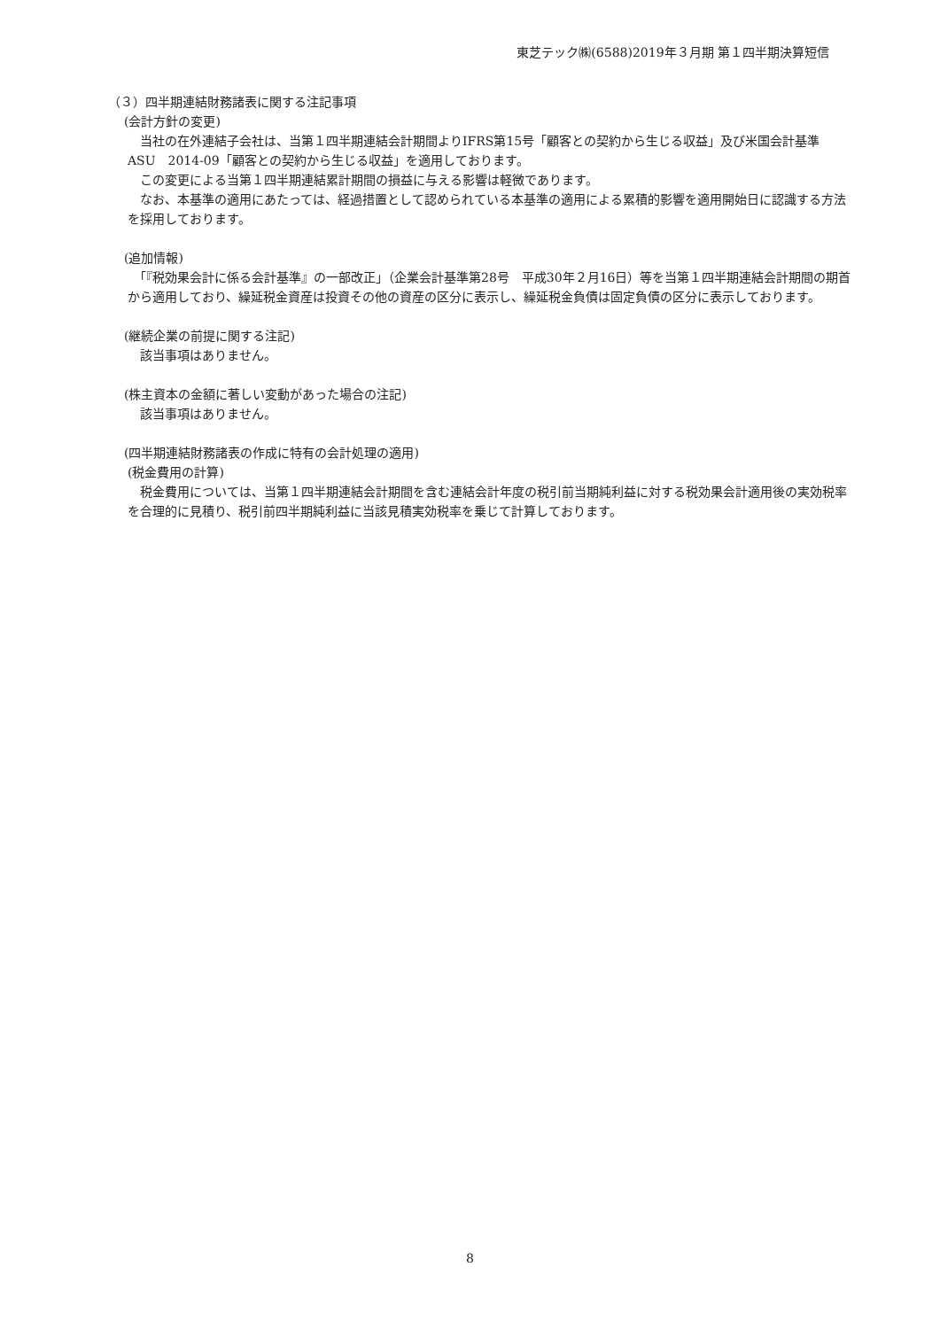東芝テック㈱(6588)2019年３月期 第１四半期決算短信
（３）四半期連結財務諸表に関する注記事項
(会計方針の変更)
　当社の在外連結子会社は、当第１四半期連結会計期間よりIFRS第15号「顧客との契約から生じる収益」及び米国会計基準　ASU　2014-09「顧客との契約から生じる収益」を適用しております。
　この変更による当第１四半期連結累計期間の損益に与える影響は軽微であります。
　なお、本基準の適用にあたっては、経過措置として認められている本基準の適用による累積的影響を適用開始日に認識する方法を採用しております。
(追加情報)
　「『税効果会計に係る会計基準』の一部改正」（企業会計基準第28号　平成30年２月16日）等を当第１四半期連結会計期間の期首から適用しており、繰延税金資産は投資その他の資産の区分に表示し、繰延税金負債は固定負債の区分に表示しております。
(継続企業の前提に関する注記)
　該当事項はありません。
(株主資本の金額に著しい変動があった場合の注記)
　該当事項はありません。
(四半期連結財務諸表の作成に特有の会計処理の適用)
(税金費用の計算)
　税金費用については、当第１四半期連結会計期間を含む連結会計年度の税引前当期純利益に対する税効果会計適用後の実効税率を合理的に見積り、税引前四半期純利益に当該見積実効税率を乗じて計算しております。
8